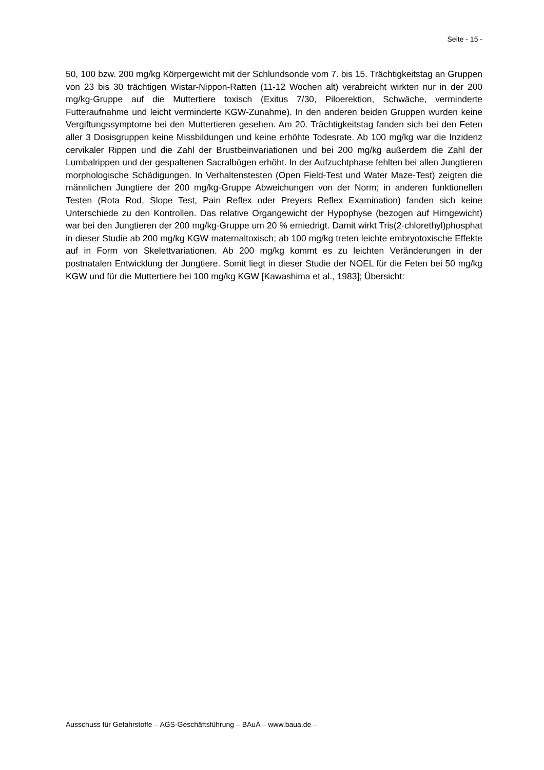Seite - 15 -
50, 100 bzw. 200 mg/kg Körpergewicht mit der Schlundsonde vom 7. bis 15. Trächtigkeitstag an Gruppen von 23 bis 30 trächtigen Wistar-Nippon-Ratten (11-12 Wochen alt) verabreicht wirkten nur in der 200 mg/kg-Gruppe auf die Muttertiere toxisch (Exitus 7/30, Piloerektion, Schwäche, verminderte Futteraufnahme und leicht verminderte KGW-Zunahme). In den anderen beiden Gruppen wurden keine Vergiftungssymptome bei den Muttertieren gesehen. Am 20. Trächtigkeitstag fanden sich bei den Feten aller 3 Dosisgruppen keine Missbildungen und keine erhöhte Todesrate. Ab 100 mg/kg war die Inzidenz cervikaler Rippen und die Zahl der Brustbeinvariationen und bei 200 mg/kg außerdem die Zahl der Lumbalrippen und der gespaltenen Sacralbögen erhöht. In der Aufzuchtphase fehlten bei allen Jungtieren morphologische Schädigungen. In Verhaltenstesten (Open Field-Test und Water Maze-Test) zeigten die männlichen Jungtiere der 200 mg/kg-Gruppe Abweichungen von der Norm; in anderen funktionellen Testen (Rota Rod, Slope Test, Pain Reflex oder Preyers Reflex Examination) fanden sich keine Unterschiede zu den Kontrollen. Das relative Organgewicht der Hypophyse (bezogen auf Hirngewicht) war bei den Jungtieren der 200 mg/kg-Gruppe um 20 % erniedrigt. Damit wirkt Tris(2-chlorethyl)phosphat in dieser Studie ab 200 mg/kg KGW maternaltoxisch; ab 100 mg/kg treten leichte embryotoxische Effekte auf in Form von Skelettvariationen. Ab 200 mg/kg kommt es zu leichten Veränderungen in der postnatalen Entwicklung der Jungtiere. Somit liegt in dieser Studie der NOEL für die Feten bei 50 mg/kg KGW und für die Muttertiere bei 100 mg/kg KGW [Kawashima et al., 1983]; Übersicht:
Ausschuss für Gefahrstoffe – AGS-Geschäftsführung – BAuA – www.baua.de –